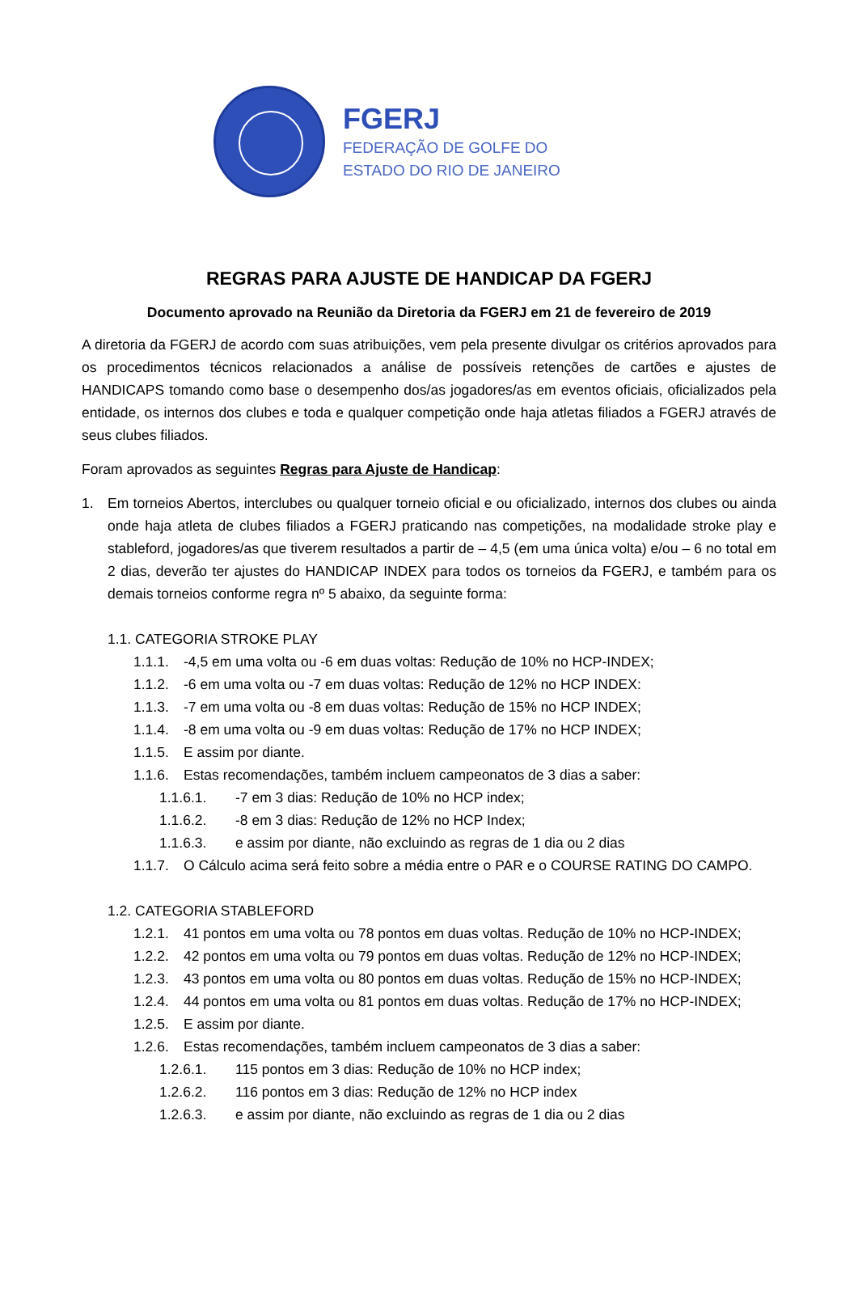FGERJ
FEDERAÇÃO DE GOLFE DO
ESTADO DO RIO DE JANEIRO
REGRAS PARA AJUSTE DE HANDICAP DA FGERJ
Documento aprovado na Reunião da Diretoria da FGERJ em 21 de fevereiro de 2019
A diretoria da FGERJ de acordo com suas atribuições, vem pela presente divulgar os critérios aprovados para os procedimentos técnicos relacionados a análise de possíveis retenções de cartões e ajustes de HANDICAPS tomando como base o desempenho dos/as jogadores/as em eventos oficiais, oficializados pela entidade, os internos dos clubes e toda e qualquer competição onde haja atletas filiados a FGERJ através de seus clubes filiados.
Foram aprovados as seguintes Regras para Ajuste de Handicap:
1. Em torneios Abertos, interclubes ou qualquer torneio oficial e ou oficializado, internos dos clubes ou ainda onde haja atleta de clubes filiados a FGERJ praticando nas competições, na modalidade stroke play e stableford, jogadores/as que tiverem resultados a partir de – 4,5 (em uma única volta) e/ou – 6 no total em 2 dias, deverão ter ajustes do HANDICAP INDEX para todos os torneios da FGERJ, e também para os demais torneios conforme regra nº 5 abaixo, da seguinte forma:
1.1. CATEGORIA STROKE PLAY
1.1.1. -4,5 em uma volta ou -6 em duas voltas: Redução de 10% no HCP-INDEX;
1.1.2. -6 em uma volta ou -7 em duas voltas: Redução de 12% no HCP INDEX:
1.1.3. -7 em uma volta ou -8 em duas voltas: Redução de 15% no HCP INDEX;
1.1.4. -8 em uma volta ou -9 em duas voltas: Redução de 17% no HCP INDEX;
1.1.5. E assim por diante.
1.1.6. Estas recomendações, também incluem campeonatos de 3 dias a saber:
1.1.6.1. -7 em 3 dias: Redução de 10% no HCP index;
1.1.6.2. -8 em 3 dias: Redução de 12% no HCP Index;
1.1.6.3. e assim por diante, não excluindo as regras de 1 dia ou 2 dias
1.1.7. O Cálculo acima será feito sobre a média entre o PAR e o COURSE RATING DO CAMPO.
1.2. CATEGORIA STABLEFORD
1.2.1. 41 pontos em uma volta ou 78 pontos em duas voltas. Redução de 10% no HCP-INDEX;
1.2.2. 42 pontos em uma volta ou 79 pontos em duas voltas. Redução de 12% no HCP-INDEX;
1.2.3. 43 pontos em uma volta ou 80 pontos em duas voltas. Redução de 15% no HCP-INDEX;
1.2.4. 44 pontos em uma volta ou 81 pontos em duas voltas. Redução de 17% no HCP-INDEX;
1.2.5. E assim por diante.
1.2.6. Estas recomendações, também incluem campeonatos de 3 dias a saber:
1.2.6.1. 115 pontos em 3 dias: Redução de 10% no HCP index;
1.2.6.2. 116 pontos em 3 dias: Redução de 12% no HCP index
1.2.6.3. e assim por diante, não excluindo as regras de 1 dia ou 2 dias